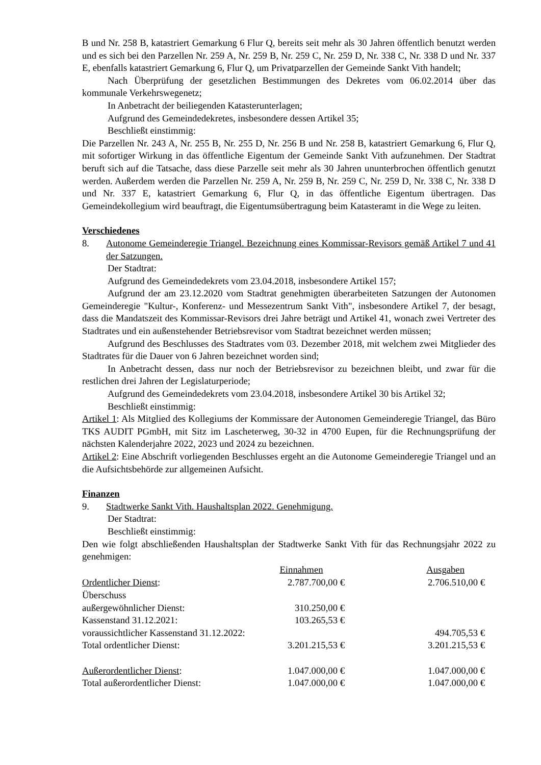B und Nr. 258 B, katastriert Gemarkung 6 Flur Q, bereits seit mehr als 30 Jahren öffentlich benutzt werden und es sich bei den Parzellen Nr. 259 A, Nr. 259 B, Nr. 259 C, Nr. 259 D, Nr. 338 C, Nr. 338 D und Nr. 337 E, ebenfalls katastriert Gemarkung 6, Flur Q, um Privatparzellen der Gemeinde Sankt Vith handelt;
Nach Überprüfung der gesetzlichen Bestimmungen des Dekretes vom 06.02.2014 über das kommunale Verkehrswegenetz;
In Anbetracht der beiliegenden Katasterunterlagen;
Aufgrund des Gemeindedekretes, insbesondere dessen Artikel 35;
Beschließt einstimmig:
Die Parzellen Nr. 243 A, Nr. 255 B, Nr. 255 D, Nr. 256 B und Nr. 258 B, katastriert Gemarkung 6, Flur Q, mit sofortiger Wirkung in das öffentliche Eigentum der Gemeinde Sankt Vith aufzunehmen. Der Stadtrat beruft sich auf die Tatsache, dass diese Parzelle seit mehr als 30 Jahren ununterbrochen öffentlich genutzt werden. Außerdem werden die Parzellen Nr. 259 A, Nr. 259 B, Nr. 259 C, Nr. 259 D, Nr. 338 C, Nr. 338 D und Nr. 337 E, katastriert Gemarkung 6, Flur Q, in das öffentliche Eigentum übertragen. Das Gemeindekollegium wird beauftragt, die Eigentumsübertragung beim Katasteramt in die Wege zu leiten.
Verschiedenes
8. Autonome Gemeinderegie Triangel. Bezeichnung eines Kommissar-Revisors gemäß Artikel 7 und 41 der Satzungen.
Der Stadtrat:
Aufgrund des Gemeindedekrets vom 23.04.2018, insbesondere Artikel 157;
Aufgrund der am 23.12.2020 vom Stadtrat genehmigten überarbeiteten Satzungen der Autonomen Gemeinderegie "Kultur-, Konferenz- und Messezentrum Sankt Vith", insbesondere Artikel 7, der besagt, dass die Mandatszeit des Kommissar-Revisors drei Jahre beträgt und Artikel 41, wonach zwei Vertreter des Stadtrates und ein außenstehender Betriebsrevisor vom Stadtrat bezeichnet werden müssen;
Aufgrund des Beschlusses des Stadtrates vom 03. Dezember 2018, mit welchem zwei Mitglieder des Stadtrates für die Dauer von 6 Jahren bezeichnet worden sind;
In Anbetracht dessen, dass nur noch der Betriebsrevisor zu bezeichnen bleibt, und zwar für die restlichen drei Jahren der Legislaturperiode;
Aufgrund des Gemeindedekrets vom 23.04.2018, insbesondere Artikel 30 bis Artikel 32;
Beschließt einstimmig:
Artikel 1: Als Mitglied des Kollegiums der Kommissare der Autonomen Gemeinderegie Triangel, das Büro TKS AUDIT PGmbH, mit Sitz im Lascheterweg, 30-32 in 4700 Eupen, für die Rechnungsprüfung der nächsten Kalenderjahre 2022, 2023 und 2024 zu bezeichnen.
Artikel 2: Eine Abschrift vorliegenden Beschlusses ergeht an die Autonome Gemeinderegie Triangel und an die Aufsichtsbehörde zur allgemeinen Aufsicht.
Finanzen
9. Stadtwerke Sankt Vith. Haushaltsplan 2022. Genehmigung.
Der Stadtrat:
Beschließt einstimmig:
Den wie folgt abschließenden Haushaltsplan der Stadtwerke Sankt Vith für das Rechnungsjahr 2022 zu genehmigen:
| | Einnahmen | Ausgaben |
| --- | --- | --- |
| Ordentlicher Dienst : | 2.787.700,00 € | 2.706.510,00 € |
| Überschuss außergewöhnlicher Dienst: | 310.250,00 € | |
| Kassenstand 31.12.2021: | 103.265,53 € | |
| voraussichtlicher Kassenstand 31.12.2022: | | 494.705,53 € |
| Total ordentlicher Dienst: | 3.201.215,53 € | 3.201.215,53 € |
| Außerordentlicher Dienst : | 1.047.000,00 € | 1.047.000,00 € |
| Total außerordentlicher Dienst: | 1.047.000,00 € | 1.047.000,00 € |